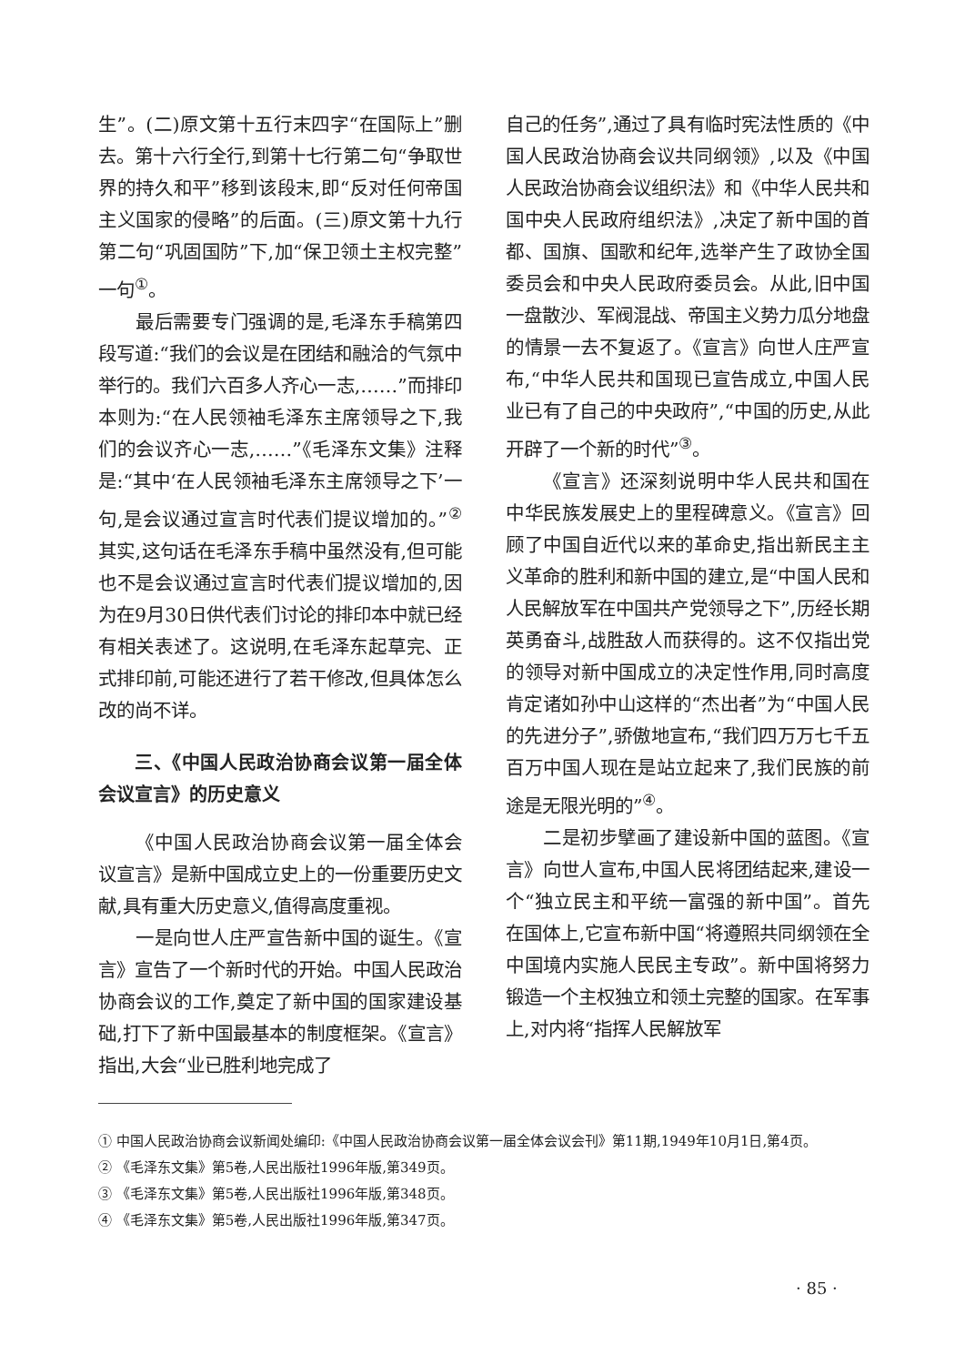生”。(二)原文第十五行末四字“在国际上”删去。第十六行全行,到第十七行第二句“争取世界的持久和平”移到该段末,即“反对任何帝国主义国家的侵略”的后面。(三)原文第十九行第二句“巩固国防”下,加“保卫领土主权完整”一句<sup>①</sup>。
最后需要专门强调的是,毛泽东手稿第四段写道:“我们的会议是在团结和融洽的气氛中举行的。我们六百多人齐心一志,……”而排印本则为:“在人民领袖毛泽东主席领导之下,我们的会议齐心一志,……”《毛泽东文集》注释是:“其中‘在人民领袖毛泽东主席领导之下’一句,是会议通过宣言时代表们提议增加的。”<sup>②</sup>其实,这句话在毛泽东手稿中虽然没有,但可能也不是会议通过宣言时代表们提议增加的,因为在9月30日供代表们讨论的排印本中就已经有相关表述了。这说明,在毛泽东起草完、正式排印前,可能还进行了若干修改,但具体怎么改的尚不详。
三、《中国人民政治协商会议第一届全体会议宣言》的历史意义
《中国人民政治协商会议第一届全体会议宣言》是新中国成立史上的一份重要历史文献,具有重大历史意义,值得高度重视。
一是向世人庄严宣告新中国的诞生。《宣言》宣告了一个新时代的开始。中国人民政治协商会议的工作,奠定了新中国的国家建设基础,打下了新中国最基本的制度框架。《宣言》指出,大会“业已胜利地完成了
自己的任务”,通过了具有临时宪法性质的《中国人民政治协商会议共同纲领》,以及《中国人民政治协商会议组织法》和《中华人民共和国中央人民政府组织法》,决定了新中国的首都、国旗、国歌和纪年,选举产生了政协全国委员会和中央人民政府委员会。从此,旧中国一盘散沙、军阀混战、帝国主义势力瓜分地盘的情景一去不复返了。《宣言》向世人庄严宣布,“中华人民共和国现已宣告成立,中国人民业已有了自己的中央政府”,“中国的历史,从此开辟了一个新的时代”<sup>③</sup>。
《宣言》还深刻说明中华人民共和国在中华民族发展史上的里程碑意义。《宣言》回顾了中国自近代以来的革命史,指出新民主主义革命的胜利和新中国的建立,是“中国人民和人民解放军在中国共产党领导之下”,历经长期英勇奋斗,战胜敌人而获得的。这不仅指出党的领导对新中国成立的决定性作用,同时高度肯定诸如孙中山这样的“杰出者”为“中国人民的先进分子”,骄傲地宣布,“我们四万万七千五百万中国人现在是站立起来了,我们民族的前途是无限光明的”<sup>④</sup>。
二是初步擘画了建设新中国的蓝图。《宣言》向世人宣布,中国人民将团结起来,建设一个“独立民主和平统一富强的新中国”。首先在国体上,它宣布新中国“将遵照共同纲领在全中国境内实施人民民主专政”。新中国将努力锻造一个主权独立和领土完整的国家。在军事上,对内将“指挥人民解放军
① 中国人民政治协商会议新闻处编印:《中国人民政治协商会议第一届全体会议会刊》第11期,1949年10月1日,第4页。
② 《毛泽东文集》第5卷,人民出版社1996年版,第349页。
③ 《毛泽东文集》第5卷,人民出版社1996年版,第348页。
④ 《毛泽东文集》第5卷,人民出版社1996年版,第347页。
· 85 ·